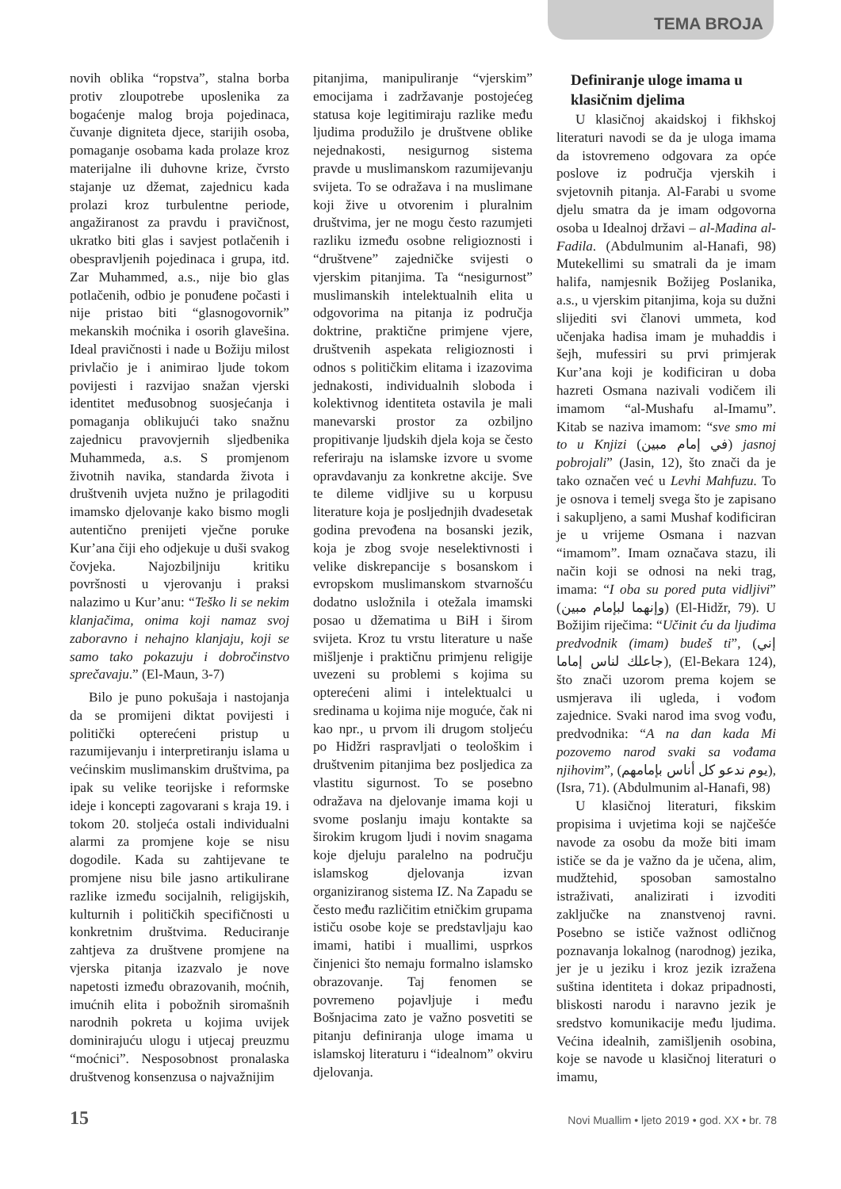TEMA BROJA
novih oblika “ropstva”, stalna borba protiv zloupotrebe uposlenika za bogaćenje malog broja pojedinaca, čuvanje digniteta djece, starijih osoba, pomaganje osobama kada prolaze kroz materijalne ili duhovne krize, čvrsto stajanje uz džemat, zajednicu kada prolazi kroz turbulentne periode, angažiranost za pravdu i pravičnost, ukratko biti glas i savjest potlačenih i obespravljenih pojedinaca i grupa, itd. Zar Muhammed, a.s., nije bio glas potlačenih, odbio je ponuđene počasti i nije pristao biti “glasnogovornik” mekanskih moćnika i osorih glavešina. Ideal pravičnosti i nade u Božiju milost privlačio je i animirao ljude tokom povijesti i razvijao snažan vjerski identitet međusobnog suosjećanja i pomaganja oblikujući tako snažnu zajednicu pravovjernih sljedbenika Muhammeda, a.s. S promjenom životnih navika, standarda života i društvenih uvjeta nužno je prilagoditi imamsko djelovanje kako bismo mogli autentično prenijeti vječne poruke Kur’ana čiji eho odjekuje u duši svakog čovjeka. Najozbiljniju kritiku površnosti u vjerovanju i praksi nalazimo u Kur’anu: “Teško li se nekim klanjačima, onima koji namaz svoj zaboravno i nehajno klanjaju, koji se samo tako pokazuju i dobročinstvo sprečavaju.” (El-Maun, 3-7)
Bilo je puno pokušaja i nastojanja da se promijeni diktat povijesti i politički opterećeni pristup u razumijevanju i interpretiranju islama u većinskim muslimanskim društvima, pa ipak su velike teorijske i reformske ideje i koncepti zagovarani s kraja 19. i tokom 20. stoljeća ostali individualni alarmi za promjene koje se nisu dogodile. Kada su zahtijevane te promjene nisu bile jasno artikulirane razlike između socijalnih, religijskih, kulturnih i političkih specifičnosti u konkretnim društvima. Reduciranje zahtjeva za društvene promjene na vjerska pitanja izazvalo je nove napetosti između obrazovanih, moćnih, imućnih elita i pobožnih siromašnih narodnih pokreta u kojima uvijek dominirajuću ulogu i utjecaj preuzmu “moćnici”. Nesposobnost pronalaska društvenog konsenzusa o najvažnijim
pitanjima, manipuliranje “vjerskim” emocijama i zadržavanje postojećeg statusa koje legitimiraju razlike među ljudima produžilo je društvene oblike nejednakosti, nesigurnog sistema pravde u muslimanskom razumijevanju svijeta. To se odražava i na muslimane koji žive u otvorenim i pluralnim društvima, jer ne mogu često razumjeti razliku između osobne religioznosti i “društvene” zajedničke svijesti o vjerskim pitanjima. Ta “nesigurnost” muslimanskih intelektualnih elita u odgovorima na pitanja iz područja doktrine, praktične primjene vjere, društvenih aspekata religioznosti i odnos s političkim elitama i izazovima jednakosti, individualnih sloboda i kolektivnog identiteta ostavila je mali manevarski prostor za ozbiljno propitivanje ljudskih djela koja se često referiraju na islamske izvore u svome opravdavanju za konkretne akcije. Sve te dileme vidljive su u korpusu literature koja je posljednjih dvadesetak godina prevođena na bosanski jezik, koja je zbog svoje neselektivnosti i velike diskrepancije s bosanskom i evropskom muslimanskom stvarnošću dodatno usložnila i otežala imamski posao u džematima u BiH i širom svijeta. Kroz tu vrstu literature u naše mišljenje i praktičnu primjenu religije uvezeni su problemi s kojima su opterećeni alimi i intelektualci u sredinama u kojima nije moguće, čak ni kao npr., u prvom ili drugom stoljeću po Hidžri raspravljati o teološkim i društvenim pitanjima bez posljedica za vlastitu sigurnost. To se posebno odražava na djelovanje imama koji u svome poslanju imaju kontakte sa širokim krugom ljudi i novim snagama koje djeluju paralelno na području islamskog djelovanja izvan organiziranog sistema IZ. Na Zapadu se često među različitim etničkim grupama ističu osobe koje se predstavljaju kao imami, hatibi i muallimi, usprkos činjenici što nemaju formalno islamsko obrazovanje. Taj fenomen se povremeno pojavljuje i među Bošnjacima zato je važno posvetiti se pitanju definiranja uloge imama u islamskoj literaturu i “idealnom” okviru djelovanja.
Definiranje uloge imama u klasičnim djelima
U klasičnoj akaidskoj i fikhskoj literaturi navodi se da je uloga imama da istovremeno odgovara za opće poslove iz područja vjerskih i svjetovnih pitanja. Al-Farabi u svome djelu smatra da je imam odgovorna osoba u Idealnoj državi – al-Madina al-Fadila. (Abdulmunim al-Hanafi, 98) Mutekellimi su smatrali da je imam halifa, namjesnik Božijeg Poslanika, a.s., u vjerskim pitanjima, koja su dužni slijediti svi članovi ummeta, kod učenjaka hadisa imam je muhaddis i šejh, mufessiri su prvi primjerak Kur’ana koji je kodificiran u doba hazreti Osmana nazivali vodičem ili imamom “al-Mushafu al-Imamu”. Kitab se naziva imamom: “sve smo mi to u Knjizi (في إمام مبين) jasnoj pobrojali” (Jasin, 12), što znači da je tako označen već u Levhi Mahfuzu. To je osnova i temelj svega što je zapisano i sakupljeno, a sami Mushaf kodificiran je u vrijeme Osmana i nazvan “imamom”. Imam označava stazu, ili način koji se odnosi na neki trag, imama: “I oba su pored puta vidljivi” (وإنهما لبإمام مبين) (El-Hidžr, 79). U Božijim riječima: “Učinit ću da ljudima predvodnik (imam) budeš ti”, (إني جاعلك لناس إماما), (El-Bekara 124), što znači uzorom prema kojem se usmjerava ili ugleda, i vođom zajednice. Svaki narod ima svog vođu, predvodnika: “A na dan kada Mi pozovemo narod svaki sa vođama njihovim”, (يوم ندعو كل أناس بإمامهم), (Isra, 71). (Abdulmunim al-Hanafi, 98)
U klasičnoj literaturi, fikskim propisima i uvjetima koji se najčešće navode za osobu da može biti imam ističe se da je važno da je učena, alim, mudžtehid, sposoban samostalno istraživati, analizirati i izvoditi zaključke na znanstvenoj ravni. Posebno se ističe važnost odličnog poznavanja lokalnog (narodnog) jezika, jer je u jeziku i kroz jezik izražena suština identiteta i dokaz pripadnosti, bliskosti narodu i naravno jezik je sredstvo komunikacije među ljudima. Većina idealnih, zamišljenih osobina, koje se navode u klasičnoj literaturi o imamu,
15 Novi Muallim • ljeto 2019 • god. XX • br. 78